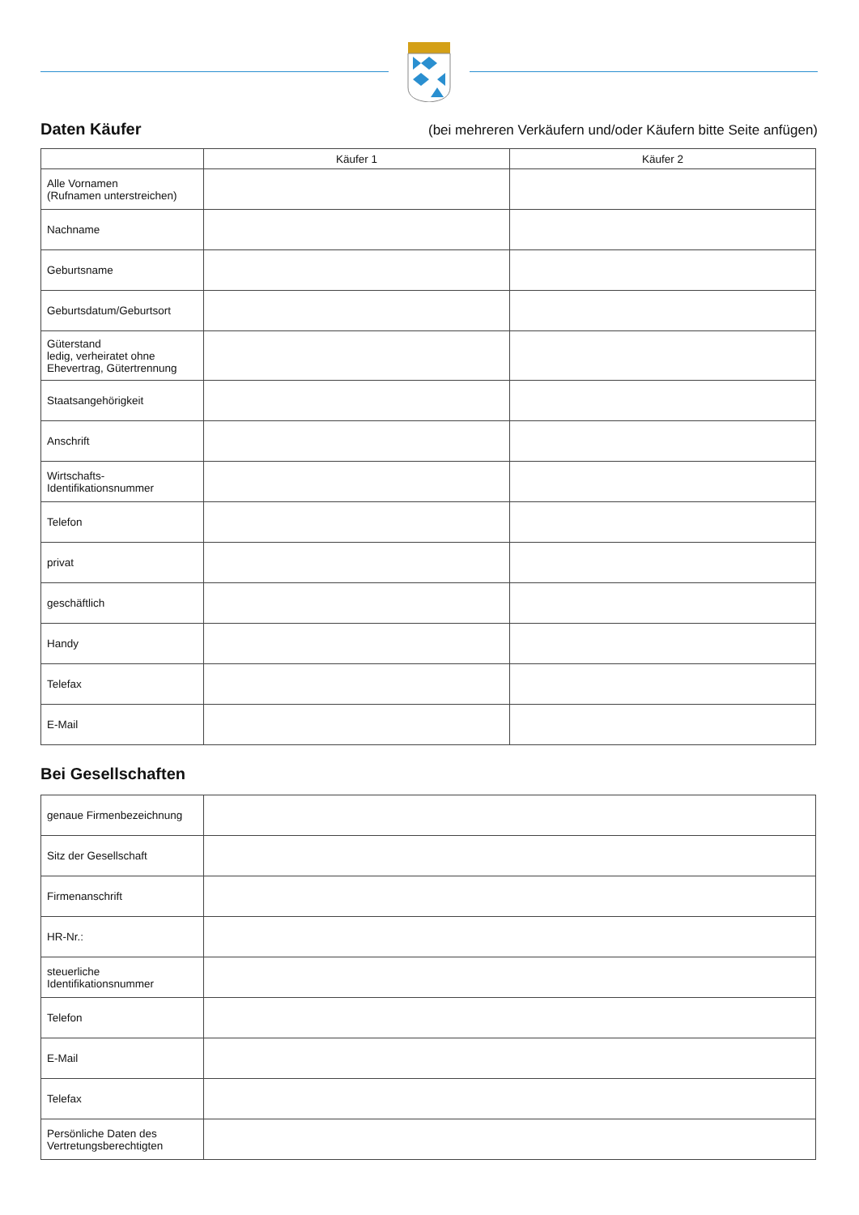Daten Käufer
(bei mehreren Verkäufern und/oder Käufern bitte Seite anfügen)
| | Käufer 1 | Käufer 2 |
| --- | --- | --- |
| Alle Vornamen (Rufnamen unterstreichen) | | |
| Nachname | | |
| Geburtsname | | |
| Geburtsdatum/Geburtsort | | |
| Güterstand ledig, verheiratet ohne Ehevertrag, Gütertrennung | | |
| Staatsangehörigkeit | | |
| Anschrift | | |
| Wirtschafts- Identifikationsnummer | | |
| Telefon | | |
| privat | | |
| geschäftlich | | |
| Handy | | |
| Telefax | | |
| E-Mail | | |
Bei Gesellschaften
| genaue Firmenbezeichnung | |
| Sitz der Gesellschaft | |
| Firmenanschrift | |
| HR-Nr.: | |
| steuerliche Identifikationsnummer | |
| Telefon | |
| E-Mail | |
| Telefax | |
| Persönliche Daten des Vertretungsberechtigten | |